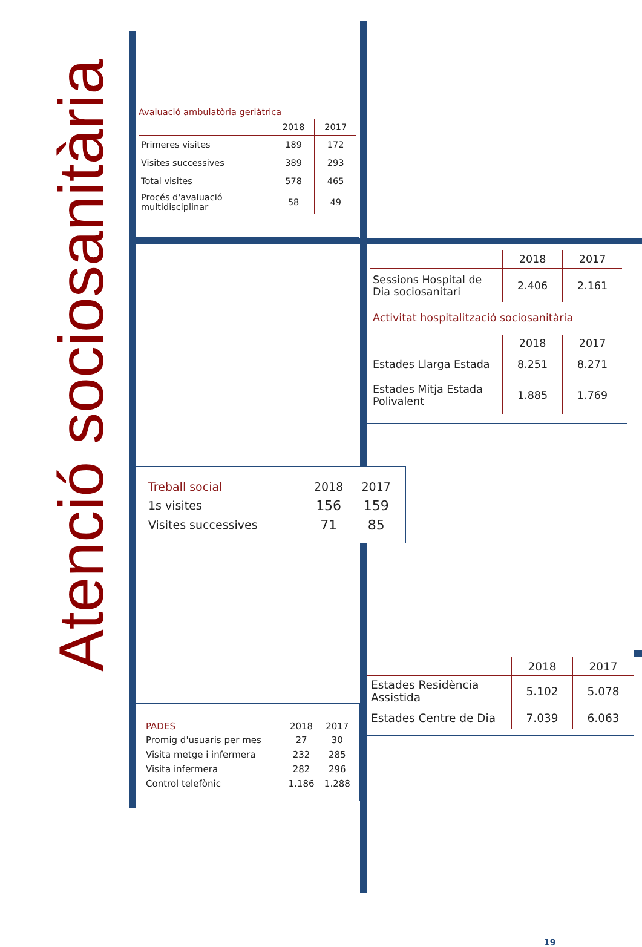Atenció sociosanitària
Avaluació ambulatòria geriàtrica
| | 2018 | 2017 |
| --- | --- | --- |
| Primeres visites | 189 | 172 |
| Visites successives | 389 | 293 |
| Total visites | 578 | 465 |
| Procés d'avaluació multidisciplinar | 58 | 49 |
| | 2018 | 2017 |
| --- | --- | --- |
| Sessions Hospital de Dia sociosanitari | 2.406 | 2.161 |
Activitat hospitalització sociosanitària
| | 2018 | 2017 |
| --- | --- | --- |
| Estades Llarga Estada | 8.251 | 8.271 |
| Estades Mitja Estada Polivalent | 1.885 | 1.769 |
| Treball social | 2018 | 2017 |
| 1s visites | 156 | 159 |
| Visites successives | 71 | 85 |
| PADES | 2018 | 2017 |
| Promig d'usuaris per mes | 27 | 30 |
| Visita metge i infermera | 232 | 285 |
| Visita infermera | 282 | 296 |
| Control telefònic | 1.186 | 1.288 |
| | 2018 | 2017 |
| --- | --- | --- |
| Estades Residència Assistida | 5.102 | 5.078 |
| Estades Centre de Dia | 7.039 | 6.063 |
19